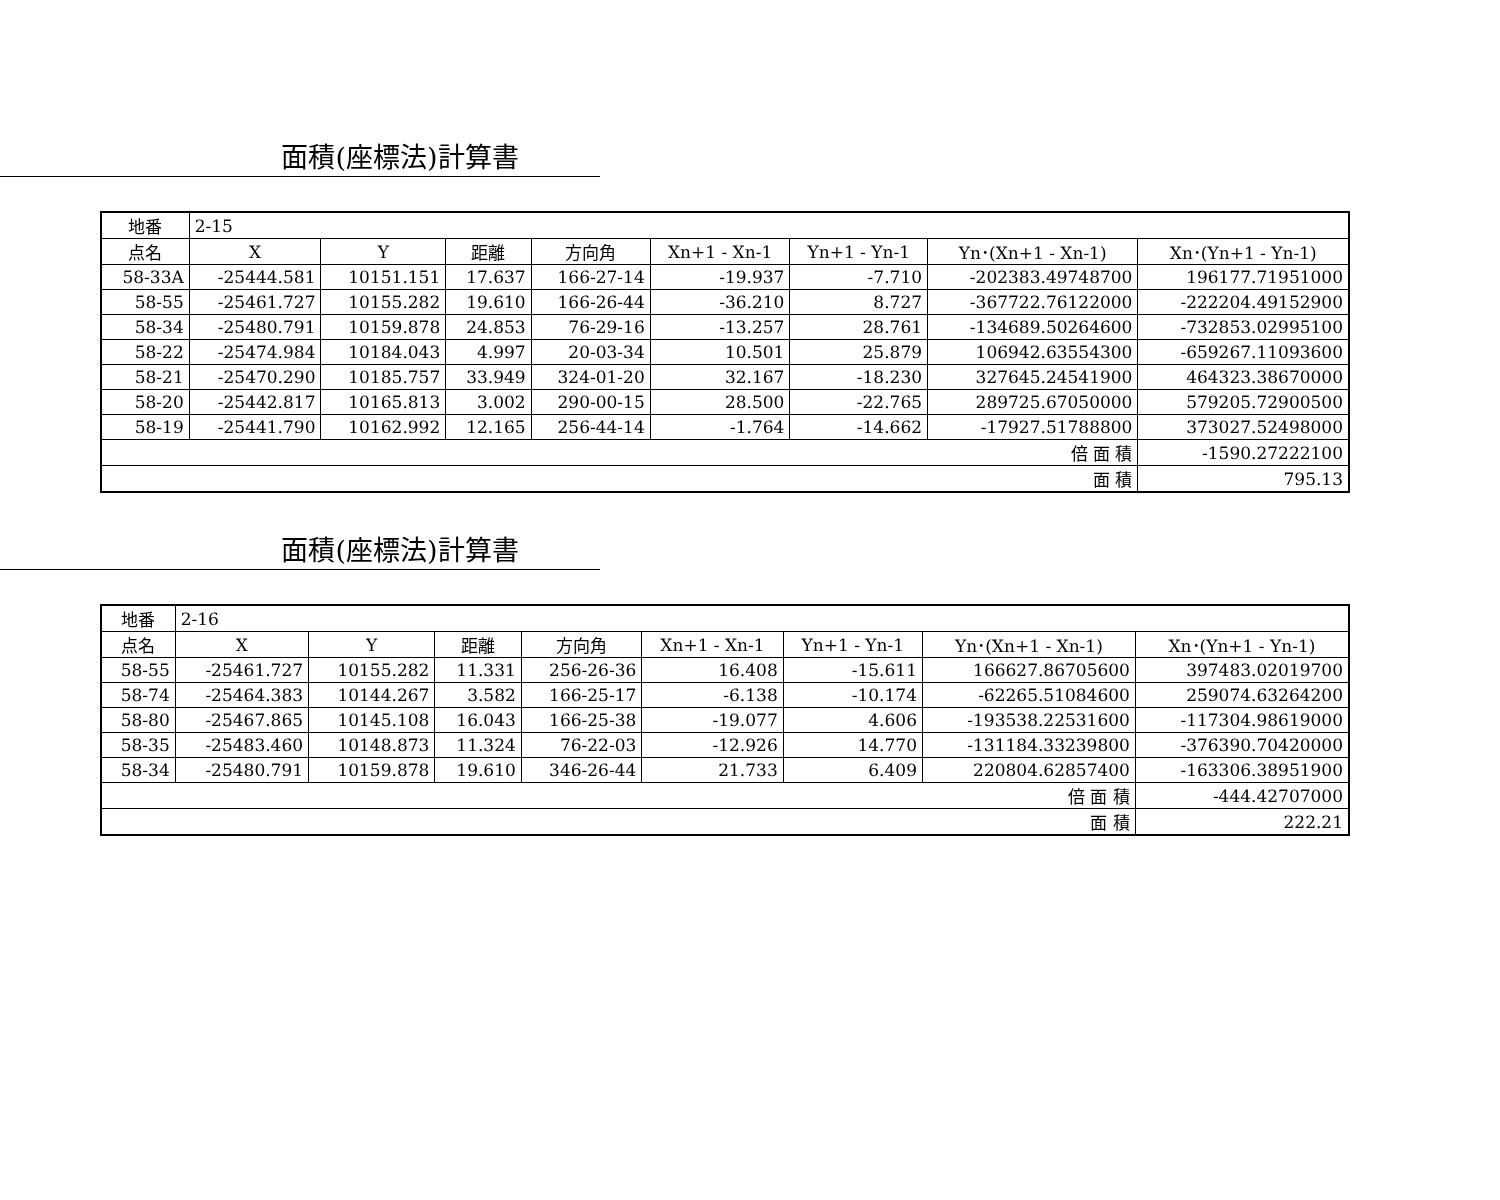面積(座標法)計算書
| 地番 | 2-15 | | | | | | | |
| 点名 | X | Y | 距離 | 方向角 | Xn+1 - Xn-1 | Yn+1 - Yn-1 | Yn･(Xn+1 - Xn-1) | Xn･(Yn+1 - Yn-1) |
| 58-33A | -25444.581 | 10151.151 | 17.637 | 166-27-14 | -19.937 | -7.710 | -202383.49748700 | 196177.71951000 |
| 58-55 | -25461.727 | 10155.282 | 19.610 | 166-26-44 | -36.210 | 8.727 | -367722.76122000 | -222204.49152900 |
| 58-34 | -25480.791 | 10159.878 | 24.853 | 76-29-16 | -13.257 | 28.761 | -134689.50264600 | -732853.02995100 |
| 58-22 | -25474.984 | 10184.043 | 4.997 | 20-03-34 | 10.501 | 25.879 | 106942.63554300 | -659267.11093600 |
| 58-21 | -25470.290 | 10185.757 | 33.949 | 324-01-20 | 32.167 | -18.230 | 327645.24541900 | 464323.38670000 |
| 58-20 | -25442.817 | 10165.813 | 3.002 | 290-00-15 | 28.500 | -22.765 | 289725.67050000 | 579205.72900500 |
| 58-19 | -25441.790 | 10162.992 | 12.165 | 256-44-14 | -1.764 | -14.662 | -17927.51788800 | 373027.52498000 |
| 倍 面 積 | | | | | | | | -1590.27222100 |
| 面 積 | | | | | | | | 795.13 |
面積(座標法)計算書
| 地番 | 2-16 | | | | | | | |
| 点名 | X | Y | 距離 | 方向角 | Xn+1 - Xn-1 | Yn+1 - Yn-1 | Yn･(Xn+1 - Xn-1) | Xn･(Yn+1 - Yn-1) |
| 58-55 | -25461.727 | 10155.282 | 11.331 | 256-26-36 | 16.408 | -15.611 | 166627.86705600 | 397483.02019700 |
| 58-74 | -25464.383 | 10144.267 | 3.582 | 166-25-17 | -6.138 | -10.174 | -62265.51084600 | 259074.63264200 |
| 58-80 | -25467.865 | 10145.108 | 16.043 | 166-25-38 | -19.077 | 4.606 | -193538.22531600 | -117304.98619000 |
| 58-35 | -25483.460 | 10148.873 | 11.324 | 76-22-03 | -12.926 | 14.770 | -131184.33239800 | -376390.70420000 |
| 58-34 | -25480.791 | 10159.878 | 19.610 | 346-26-44 | 21.733 | 6.409 | 220804.62857400 | -163306.38951900 |
| 倍 面 積 | | | | | | | | -444.42707000 |
| 面 積 | | | | | | | | 222.21 |